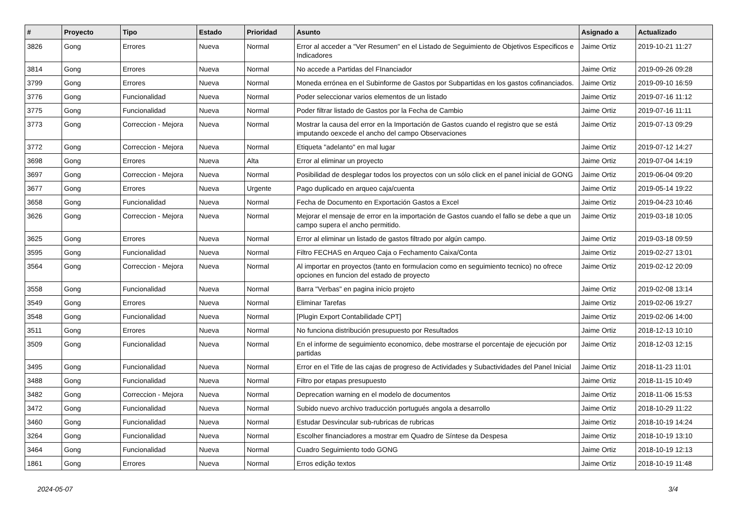| # | Proyecto | Tipo | Estado | Prioridad | Asunto | Asignado a | Actualizado |
| --- | --- | --- | --- | --- | --- | --- | --- |
| 3826 | Gong | Errores | Nueva | Normal | Error al acceder a "Ver Resumen" en el Listado de Seguimiento de Objetivos Especificos e Indicadores | Jaime Ortiz | 2019-10-21 11:27 |
| 3814 | Gong | Errores | Nueva | Normal | No accede a Partidas del FInanciador | Jaime Ortiz | 2019-09-26 09:28 |
| 3799 | Gong | Errores | Nueva | Normal | Moneda errónea en el Subinforme de Gastos por Subpartidas en los gastos cofinanciados. | Jaime Ortiz | 2019-09-10 16:59 |
| 3776 | Gong | Funcionalidad | Nueva | Normal | Poder seleccionar varios elementos de un listado | Jaime Ortiz | 2019-07-16 11:12 |
| 3775 | Gong | Funcionalidad | Nueva | Normal | Poder filtrar listado de Gastos por la Fecha de Cambio | Jaime Ortiz | 2019-07-16 11:11 |
| 3773 | Gong | Correccion - Mejora | Nueva | Normal | Mostrar la causa del error en la Importación de Gastos cuando el registro que se está imputando oexcede el ancho del campo Observaciones | Jaime Ortiz | 2019-07-13 09:29 |
| 3772 | Gong | Correccion - Mejora | Nueva | Normal | Etiqueta "adelanto" en mal lugar | Jaime Ortiz | 2019-07-12 14:27 |
| 3698 | Gong | Errores | Nueva | Alta | Error al eliminar un proyecto | Jaime Ortiz | 2019-07-04 14:19 |
| 3697 | Gong | Correccion - Mejora | Nueva | Normal | Posibilidad de desplegar todos los proyectos con un sólo click en el panel inicial de GONG | Jaime Ortiz | 2019-06-04 09:20 |
| 3677 | Gong | Errores | Nueva | Urgente | Pago duplicado en arqueo caja/cuenta | Jaime Ortiz | 2019-05-14 19:22 |
| 3658 | Gong | Funcionalidad | Nueva | Normal | Fecha de Documento en Exportación Gastos a Excel | Jaime Ortiz | 2019-04-23 10:46 |
| 3626 | Gong | Correccion - Mejora | Nueva | Normal | Mejorar el mensaje de error en la importación de Gastos cuando el fallo se debe a que un campo supera el ancho permitido. | Jaime Ortiz | 2019-03-18 10:05 |
| 3625 | Gong | Errores | Nueva | Normal | Error al eliminar un listado de gastos filtrado por algún campo. | Jaime Ortiz | 2019-03-18 09:59 |
| 3595 | Gong | Funcionalidad | Nueva | Normal | Filtro FECHAS en Arqueo Caja o Fechamento Caixa/Conta | Jaime Ortiz | 2019-02-27 13:01 |
| 3564 | Gong | Correccion - Mejora | Nueva | Normal | Al importar en proyectos (tanto en formulacion como en seguimiento tecnico) no ofrece opciones en funcion del estado de proyecto | Jaime Ortiz | 2019-02-12 20:09 |
| 3558 | Gong | Funcionalidad | Nueva | Normal | Barra "Verbas" en pagina inicio projeto | Jaime Ortiz | 2019-02-08 13:14 |
| 3549 | Gong | Errores | Nueva | Normal | Eliminar Tarefas | Jaime Ortiz | 2019-02-06 19:27 |
| 3548 | Gong | Funcionalidad | Nueva | Normal | [Plugin Export Contabilidade CPT] | Jaime Ortiz | 2019-02-06 14:00 |
| 3511 | Gong | Errores | Nueva | Normal | No funciona distribución presupuesto por Resultados | Jaime Ortiz | 2018-12-13 10:10 |
| 3509 | Gong | Funcionalidad | Nueva | Normal | En el informe de seguimiento economico, debe mostrarse el porcentaje de ejecución por partidas | Jaime Ortiz | 2018-12-03 12:15 |
| 3495 | Gong | Funcionalidad | Nueva | Normal | Error en el Title de las cajas de progreso de Actividades y Subactividades del Panel Inicial | Jaime Ortiz | 2018-11-23 11:01 |
| 3488 | Gong | Funcionalidad | Nueva | Normal | Filtro por etapas presupuesto | Jaime Ortiz | 2018-11-15 10:49 |
| 3482 | Gong | Correccion - Mejora | Nueva | Normal | Deprecation warning en el modelo de documentos | Jaime Ortiz | 2018-11-06 15:53 |
| 3472 | Gong | Funcionalidad | Nueva | Normal | Subido nuevo archivo traducción portugués angola a desarrollo | Jaime Ortiz | 2018-10-29 11:22 |
| 3460 | Gong | Funcionalidad | Nueva | Normal | Estudar Desvincular sub-rubricas de rubricas | Jaime Ortiz | 2018-10-19 14:24 |
| 3264 | Gong | Funcionalidad | Nueva | Normal | Escolher financiadores a mostrar em Quadro de Síntese da Despesa | Jaime Ortiz | 2018-10-19 13:10 |
| 3464 | Gong | Funcionalidad | Nueva | Normal | Cuadro Seguimiento todo GONG | Jaime Ortiz | 2018-10-19 12:13 |
| 1861 | Gong | Errores | Nueva | Normal | Erros edição textos | Jaime Ortiz | 2018-10-19 11:48 |
2024-05-07 3/4